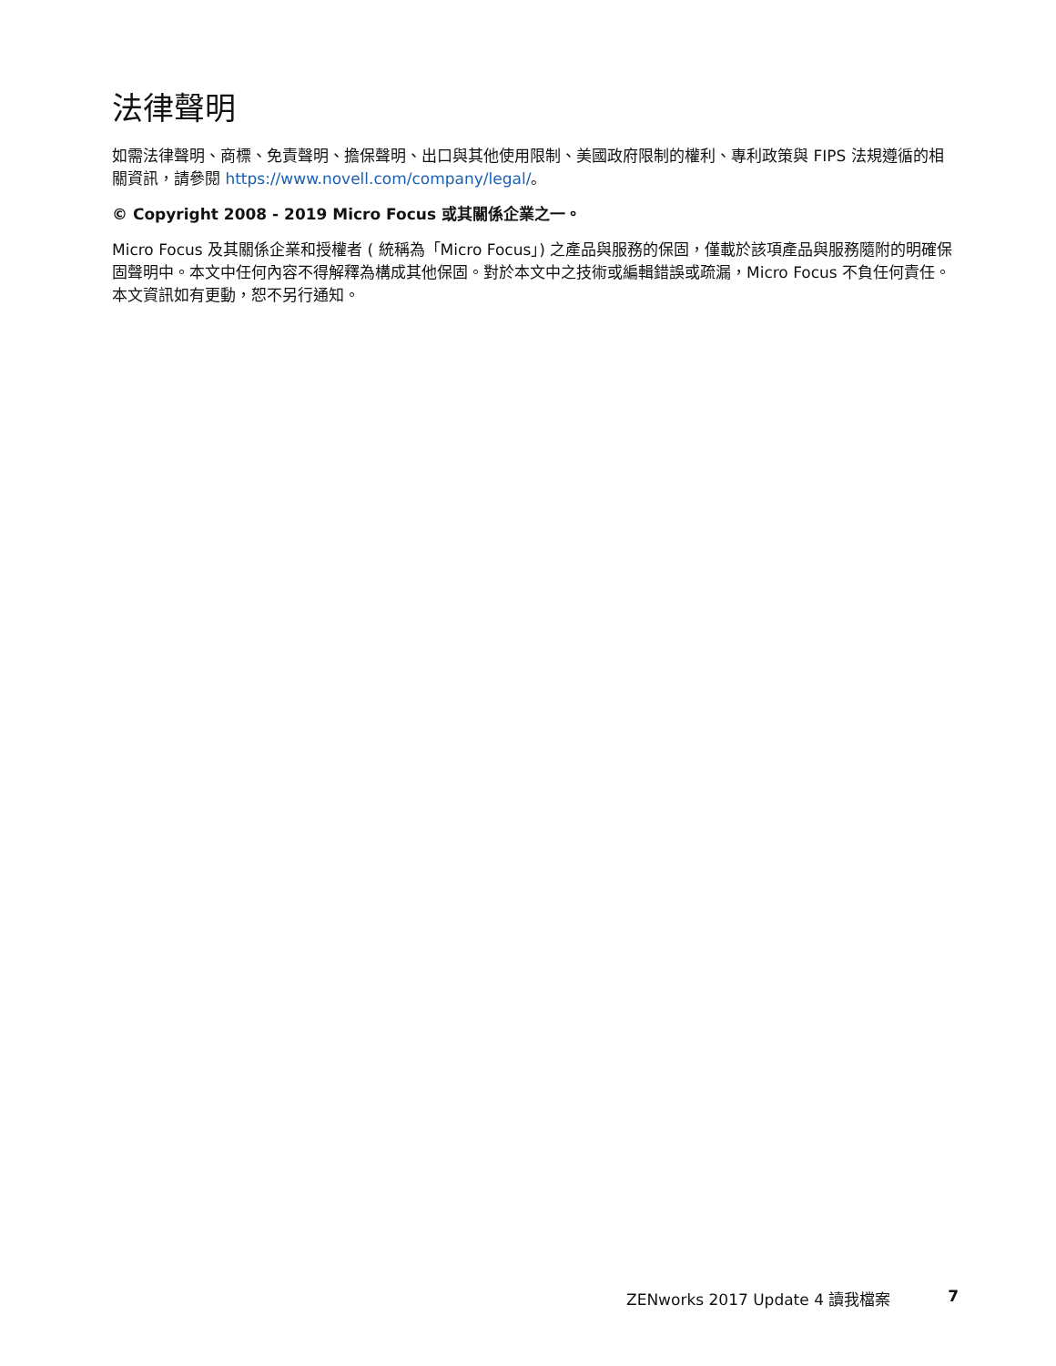法律聲明
如需法律聲明、商標、免責聲明、擔保聲明、出口與其他使用限制、美國政府限制的權利、專利政策與 FIPS 法規遵循的相關資訊，請參閱 https://www.novell.com/company/legal/。
© Copyright 2008 - 2019 Micro Focus 或其關係企業之一。
Micro Focus 及其關係企業和授權者 ( 統稱為「Micro Focus」) 之產品與服務的保固，僅載於該項產品與服務隨附的明確保固聲明中。本文中任何內容不得解釋為構成其他保固。對於本文中之技術或編輯錯誤或疏漏，Micro Focus 不負任何責任。本文資訊如有更動，恕不另行通知。
ZENworks 2017 Update 4 讀我檔案 7